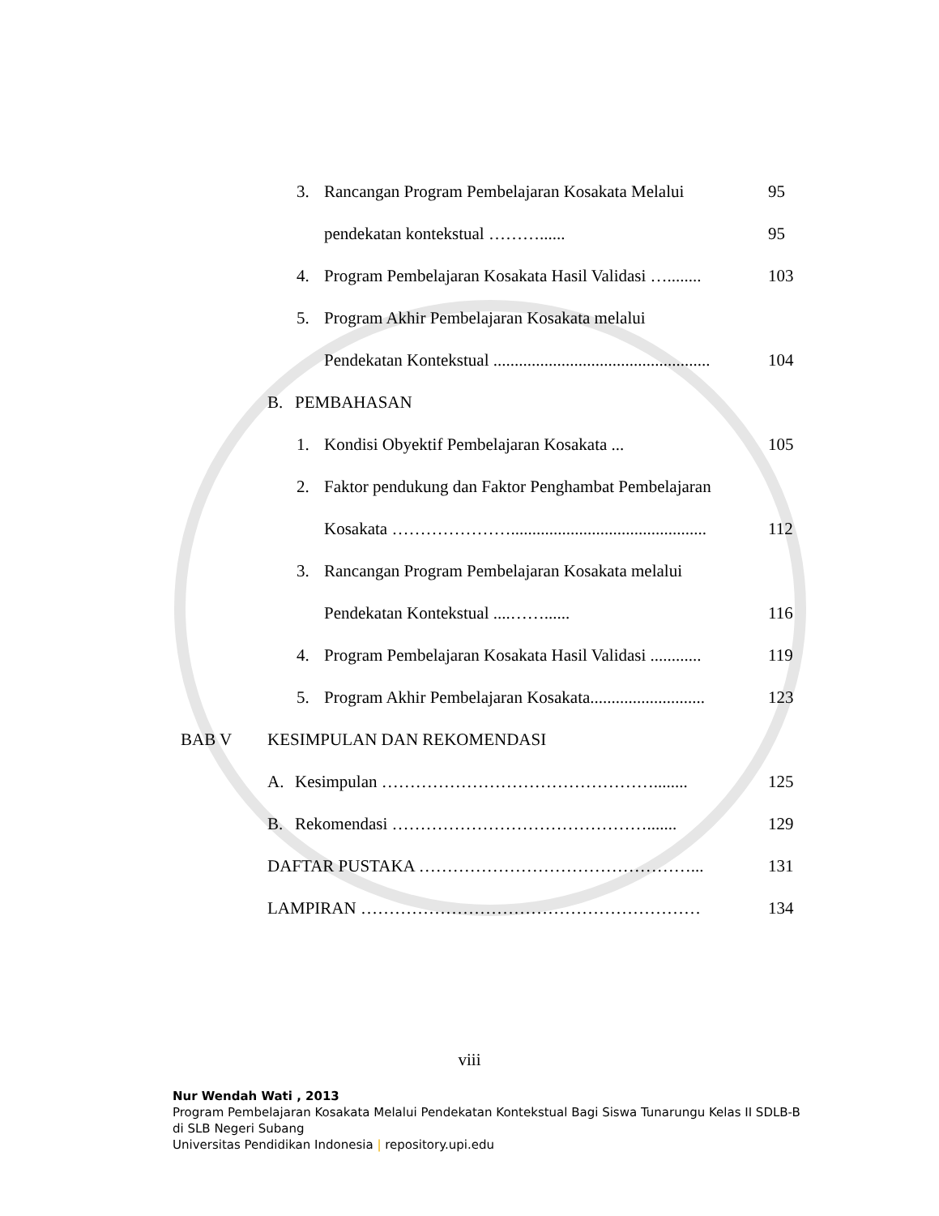3. Rancangan Program Pembelajaran Kosakata Melalui 95
pendekatan kontekstual ………...... 95
4. Program Pembelajaran Kosakata Hasil Validasi …........ 103
5. Program Akhir Pembelajaran Kosakata melalui
Pendekatan Kontekstual ................................................... 104
B. PEMBAHASAN
1. Kondisi Obyektif Pembelajaran Kosakata ... 105
2. Faktor pendukung dan Faktor Penghambat Pembelajaran
Kosakata ………………….............................................. 112
3. Rancangan Program Pembelajaran Kosakata melalui
Pendekatan Kontekstual ....……...... 116
4. Program Pembelajaran Kosakata Hasil Validasi ............ 119
5. Program Akhir Pembelajaran Kosakata........................... 123
BAB V KESIMPULAN DAN REKOMENDASI
A. Kesimpulan …………………………………………........ 125
B. Rekomendasi ………………………………………....... 129
DAFTAR PUSTAKA …………………………………………... 131
LAMPIRAN …………………………………………………… 134
viii
Nur Wendah Wati , 2013
Program Pembelajaran Kosakata Melalui Pendekatan Kontekstual Bagi Siswa Tunarungu Kelas II SDLB-B di SLB Negeri Subang
Universitas Pendidikan Indonesia | repository.upi.edu